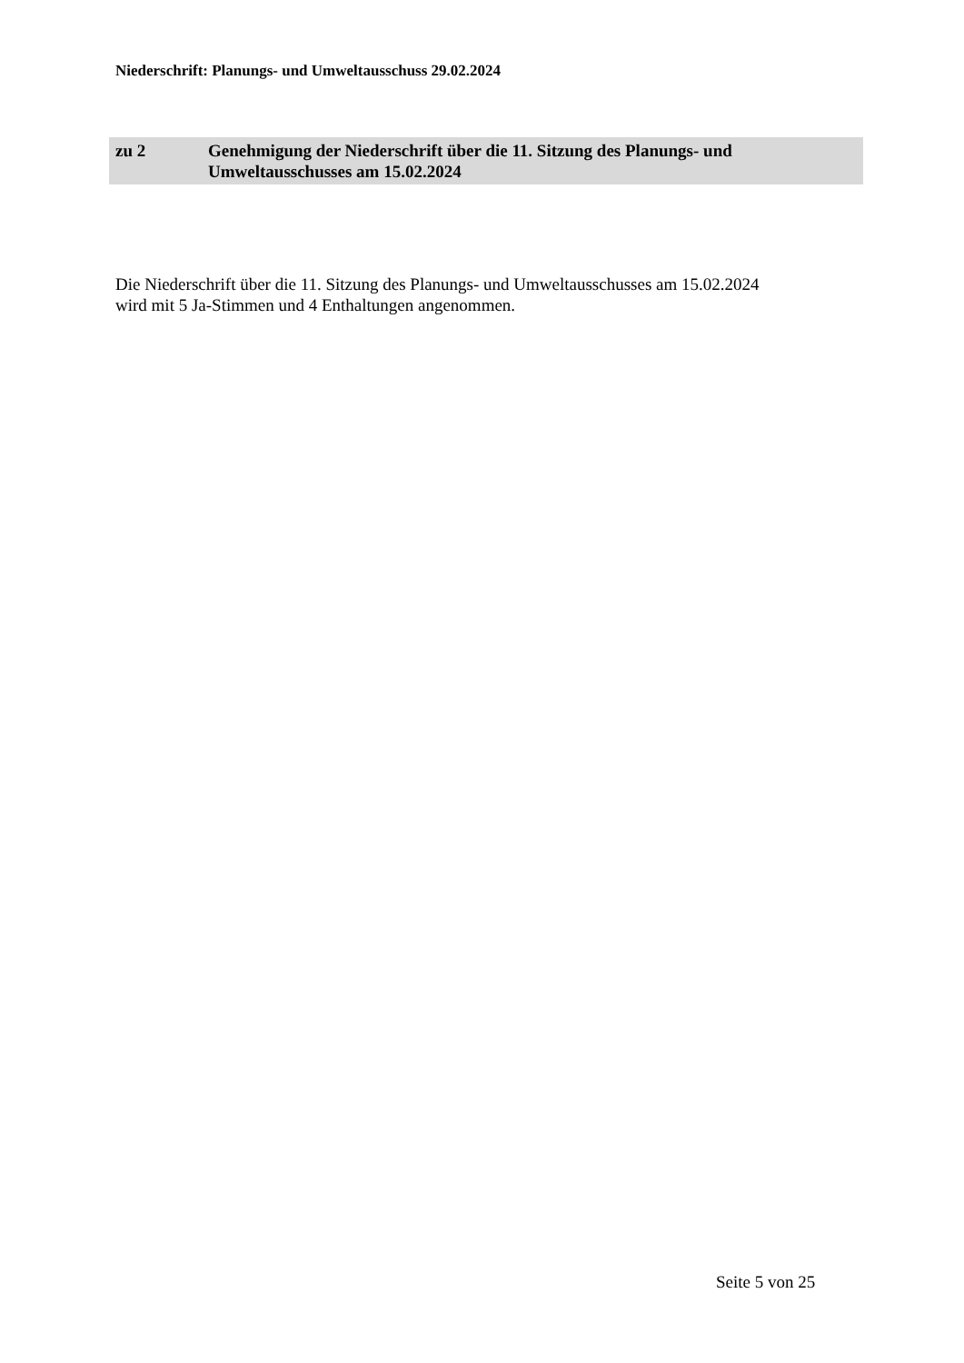Niederschrift: Planungs- und Umweltausschuss 29.02.2024
zu 2 Genehmigung der Niederschrift über die 11. Sitzung des Planungs- und Umweltausschusses am 15.02.2024
Die Niederschrift über die 11. Sitzung des Planungs- und Umweltausschusses am 15.02.2024
wird mit 5 Ja-Stimmen und 4 Enthaltungen angenommen.
Seite 5 von 25